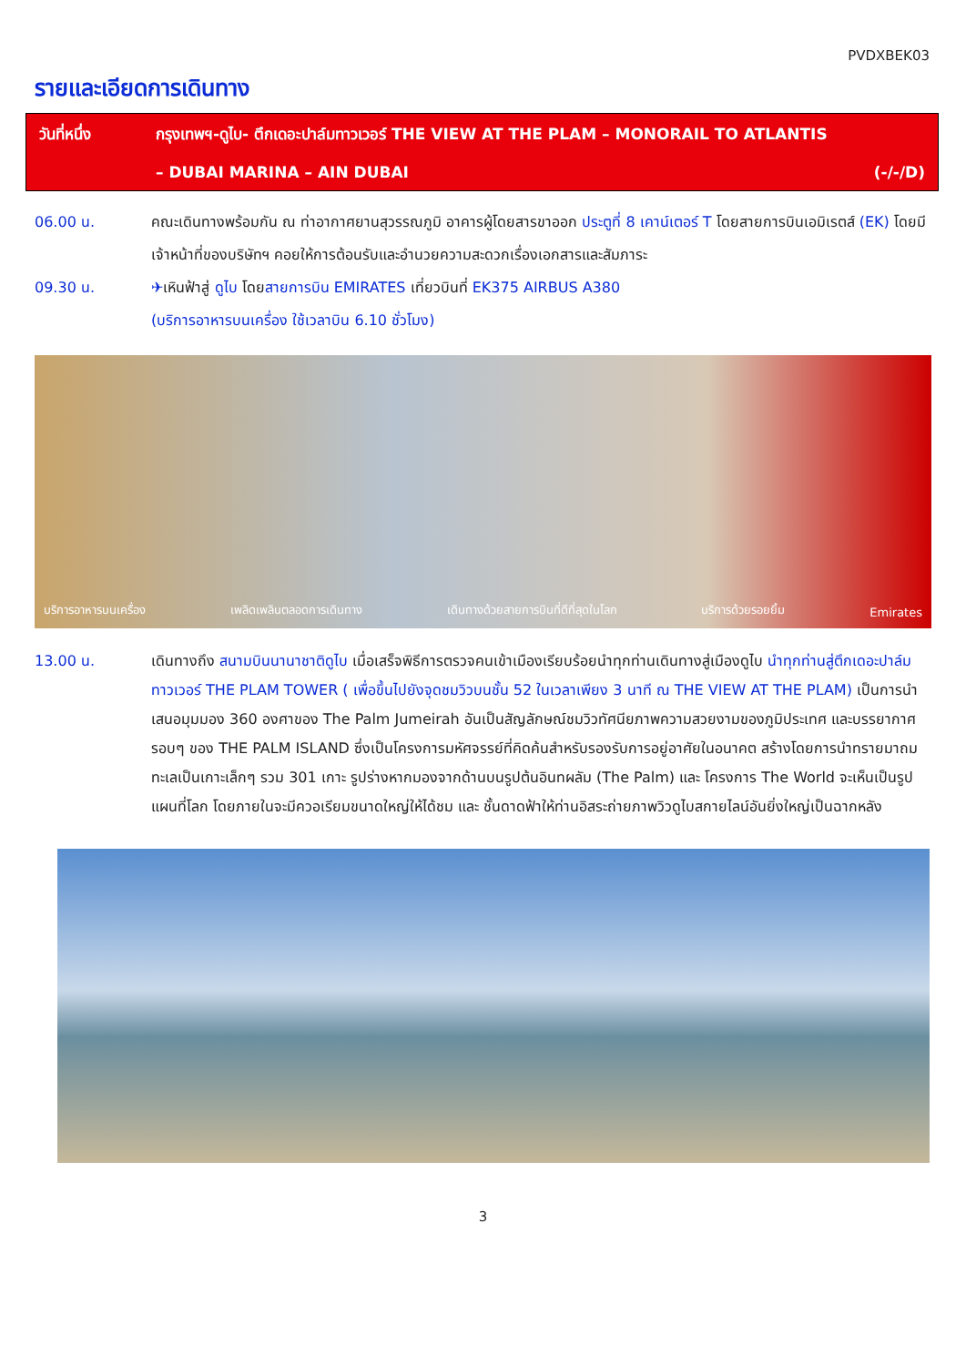PVDXBEK03
รายและเอียดการเดินทาง
วันที่หนึ่ง กรุงเทพฯ-ดูไบ- ตึกเดอะปาล์มทาวเวอร์ THE VIEW AT THE PLAM – MONORAIL TO ATLANTIS
– DUBAI MARINA – AIN DUBAI (-/-/D)
06.00 น. คณะเดินทางพร้อมกัน ณ ท่าอากาศยานสุวรรณภูมิ อาคารผู้โดยสารขาออก ประตูที่ 8 เคาน์เตอร์ T โดยสายการบินเอมิเรตส์ (EK) โดยมีเจ้าหน้าที่ของบริษัทฯ คอยให้การต้อนรับและอำนวยความสะดวกเรื่องเอกสารและสัมภาระ
09.30 น. ✈เหินฟ้าสู่ ดูไบ โดยสายการบิน EMIRATES เที่ยวบินที่ EK375 AIRBUS A380
(บริการอาหารบนเครื่อง ใช้เวลาบิน 6.10 ชั่วโมง)
บริการอาหารบนเครื่อง เพลิดเพลินตลอดการเดินทาง เดินทางด้วยสายการบินที่ดีที่สุดในโลก บริการด้วยรอยยิ้ม Emirates
13.00 น. เดินทางถึง สนามบินนานาชาติดูไบ เมื่อเสร็จพิธีการตรวจคนเข้าเมืองเรียบร้อยนำทุกท่านเดินทางสู่เมืองดูไบ นำทุกท่านสู่ตึกเดอะปาล์มทาวเวอร์ THE PLAM TOWER ( เพื่อขึ้นไปยังจุดชมวิวบนชั้น 52 ในเวลาเพียง 3 นาที ณ THE VIEW AT THE PLAM) เป็นการนำเสนอมุมมอง 360 องศาของ The Palm Jumeirah อันเป็นสัญลักษณ์ชมวิวทัศนียภาพความสวยงามของภูมิประเทศ และบรรยากาศรอบๆ ของ THE PALM ISLAND ซึ่งเป็นโครงการมหัศจรรย์ที่คิดค้นสำหรับรองรับการอยู่อาศัยในอนาคต สร้างโดยการนำทรายมาถมทะเลเป็นเกาะเล็กๆ รวม 301 เกาะ รูปร่างหากมองจากด้านบนรูปต้นอินทผลัม (The Palm) และ โครงการ The World จะเห็นเป็นรูปแผนที่โลก โดยภายในจะมีควอเรียมขนาดใหญ่ให้ได้ชม และ ชั้นดาดฟ้าให้ท่านอิสระถ่ายภาพวิวดูไบสกายไลน์อันยิ่งใหญ่เป็นฉากหลัง
3